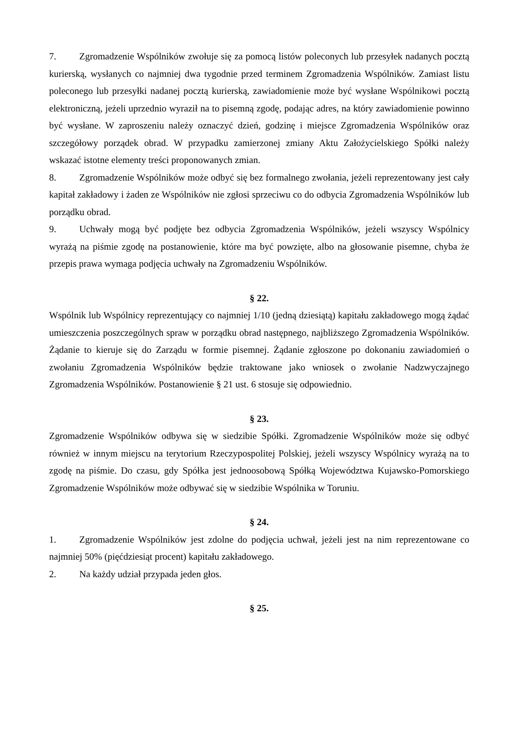7. Zgromadzenie Wspólników zwołuje się za pomocą listów poleconych lub przesyłek nadanych pocztą kurierską, wysłanych co najmniej dwa tygodnie przed terminem Zgromadzenia Wspólników. Zamiast listu poleconego lub przesyłki nadanej pocztą kurierską, zawiadomienie może być wysłane Wspólnikowi pocztą elektroniczną, jeżeli uprzednio wyraził na to pisemną zgodę, podając adres, na który zawiadomienie powinno być wysłane. W zaproszeniu należy oznaczyć dzień, godzinę i miejsce Zgromadzenia Wspólników oraz szczegółowy porządek obrad. W przypadku zamierzonej zmiany Aktu Założycielskiego Spółki należy wskazać istotne elementy treści proponowanych zmian.
8. Zgromadzenie Wspólników może odbyć się bez formalnego zwołania, jeżeli reprezentowany jest cały kapitał zakładowy i żaden ze Wspólników nie zgłosi sprzeciwu co do odbycia Zgromadzenia Wspólników lub porządku obrad.
9. Uchwały mogą być podjęte bez odbycia Zgromadzenia Wspólników, jeżeli wszyscy Wspólnicy wyrażą na piśmie zgodę na postanowienie, które ma być powzięte, albo na głosowanie pisemne, chyba że przepis prawa wymaga podjęcia uchwały na Zgromadzeniu Wspólników.
§ 22.
Wspólnik lub Wspólnicy reprezentujący co najmniej 1/10 (jedną dziesiątą) kapitału zakładowego mogą żądać umieszczenia poszczególnych spraw w porządku obrad następnego, najbliższego Zgromadzenia Wspólników. Żądanie to kieruje się do Zarządu w formie pisemnej. Żądanie zgłoszone po dokonaniu zawiadomień o zwołaniu Zgromadzenia Wspólników będzie traktowane jako wniosek o zwołanie Nadzwyczajnego Zgromadzenia Wspólników. Postanowienie § 21 ust. 6 stosuje się odpowiednio.
§ 23.
Zgromadzenie Wspólników odbywa się w siedzibie Spółki. Zgromadzenie Wspólników może się odbyć również w innym miejscu na terytorium Rzeczypospolitej Polskiej, jeżeli wszyscy Wspólnicy wyrażą na to zgodę na piśmie. Do czasu, gdy Spółka jest jednoosobową Spółką Województwa Kujawsko-Pomorskiego Zgromadzenie Wspólników może odbywać się w siedzibie Wspólnika w Toruniu.
§ 24.
1. Zgromadzenie Wspólników jest zdolne do podjęcia uchwał, jeżeli jest na nim reprezentowane co najmniej 50% (pięćdziesiąt procent) kapitału zakładowego.
2. Na każdy udział przypada jeden głos.
§ 25.